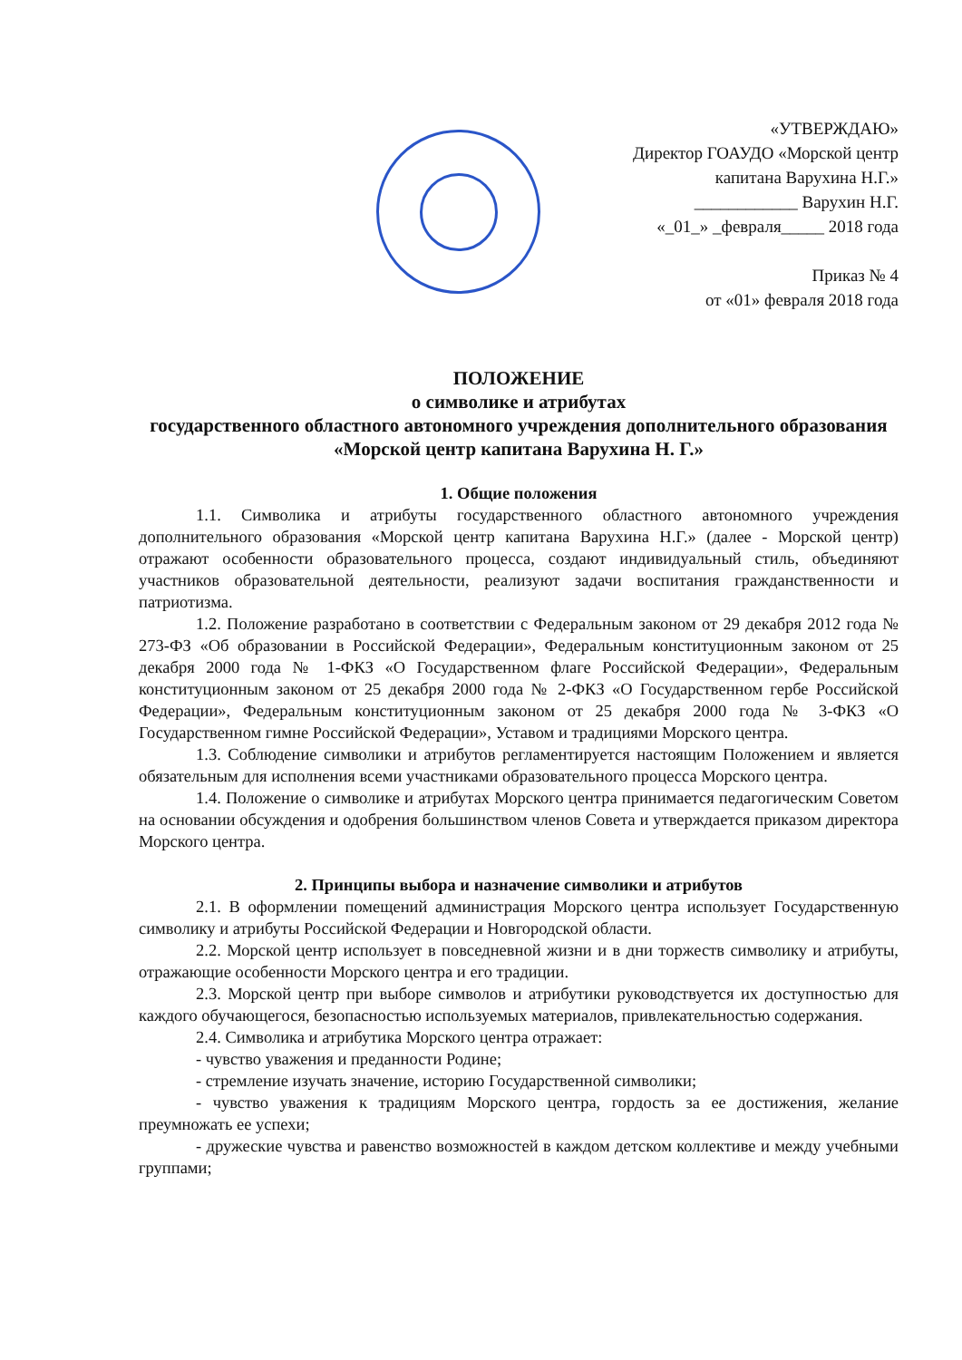«УТВЕРЖДАЮ»
Директор ГОАУДО «Морской центр
капитана Варухина Н.Г.»
____________ Варухин Н.Г.
«_01_» _февраля_____ 2018 года
Приказ № 4
от «01» февраля 2018 года
ПОЛОЖЕНИЕ
о символике и атрибутах
государственного областного автономного учреждения дополнительного образования «Морской центр капитана Варухина Н. Г.»
1. Общие положения
1.1. Символика и атрибуты государственного областного автономного учреждения дополнительного образования «Морской центр капитана Варухина Н.Г.» (далее - Морской центр) отражают особенности образовательного процесса, создают индивидуальный стиль, объединяют участников образовательной деятельности, реализуют задачи воспитания гражданственности и патриотизма.
1.2. Положение разработано в соответствии с Федеральным законом от 29 декабря 2012 года № 273-ФЗ «Об образовании в Российской Федерации», Федеральным конституционным законом от 25 декабря 2000 года № 1-ФКЗ «О Государственном флаге Российской Федерации», Федеральным конституционным законом от 25 декабря 2000 года № 2-ФКЗ «О Государственном гербе Российской Федерации», Федеральным конституционным законом от 25 декабря 2000 года № 3-ФКЗ «О Государственном гимне Российской Федерации», Уставом и традициями Морского центра.
1.3. Соблюдение символики и атрибутов регламентируется настоящим Положением и является обязательным для исполнения всеми участниками образовательного процесса Морского центра.
1.4. Положение о символике и атрибутах Морского центра принимается педагогическим Советом на основании обсуждения и одобрения большинством членов Совета и утверждается приказом директора Морского центра.
2. Принципы выбора и назначение символики и атрибутов
2.1. В оформлении помещений администрация Морского центра использует Государственную символику и атрибуты Российской Федерации и Новгородской области.
2.2. Морской центр использует в повседневной жизни и в дни торжеств символику и атрибуты, отражающие особенности Морского центра и его традиции.
2.3. Морской центр при выборе символов и атрибутики руководствуется их доступностью для каждого обучающегося, безопасностью используемых материалов, привлекательностью содержания.
2.4. Символика и атрибутика Морского центра отражает:
- чувство уважения и преданности Родине;
- стремление изучать значение, историю Государственной символики;
- чувство уважения к традициям Морского центра, гордость за ее достижения, желание преумножать ее успехи;
- дружеские чувства и равенство возможностей в каждом детском коллективе и между учебными группами;